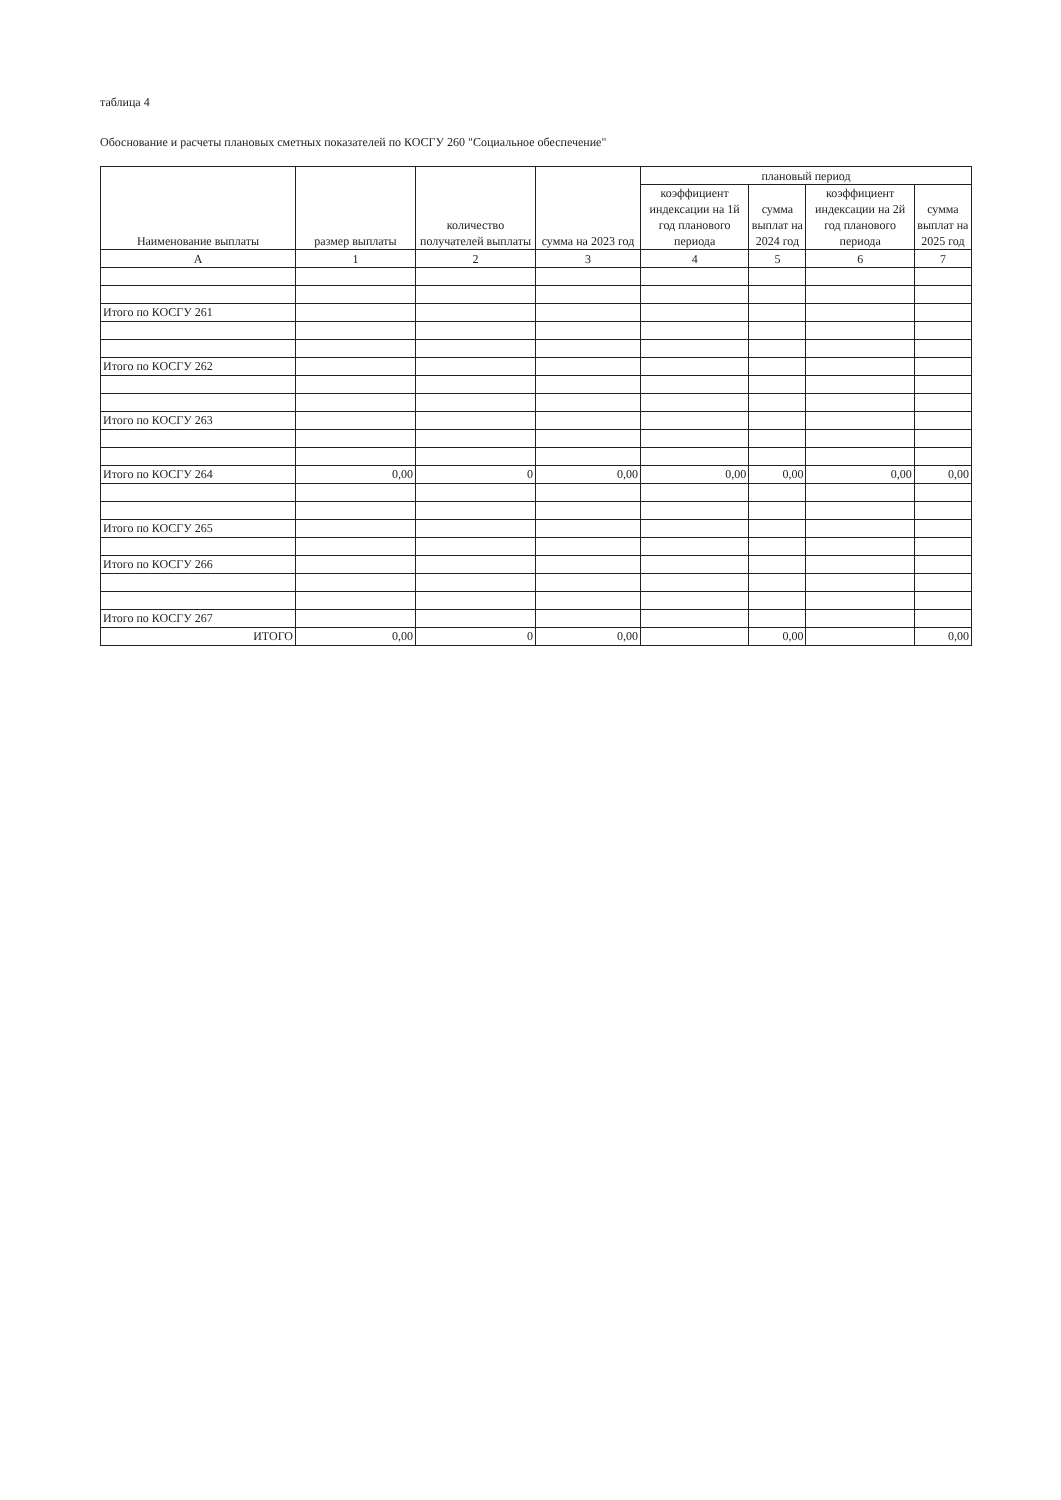таблица 4
Обоснование и расчеты плановых сметных показателей по КОСГУ 260 "Социальное обеспечение"
| Наименование выплаты | размер выплаты | количество получателей выплаты | сумма на 2023 год | плановый период | | | |
| --- | --- | --- | --- | --- | --- | --- | --- |
| | | | | коэффициент индексации на 1й год планового периода | сумма выплат на 2024 год | коэффициент индексации на 2й год планового периода | сумма выплат на 2025 год |
| А | 1 | 2 | 3 | 4 | 5 | 6 | 7 |
| Итого по КОСГУ 261 | | | | | | | |
| Итого по КОСГУ 262 | | | | | | | |
| Итого по КОСГУ 263 | | | | | | | |
| Итого по КОСГУ 264 | 0,00 | 0 | 0,00 | 0,00 | 0,00 | 0,00 | 0,00 |
| Итого по КОСГУ 265 | | | | | | | |
| Итого по КОСГУ 266 | | | | | | | |
| Итого по КОСГУ 267 | | | | | | | |
| ИТОГО | 0,00 | 0 | 0,00 | | 0,00 | | 0,00 |